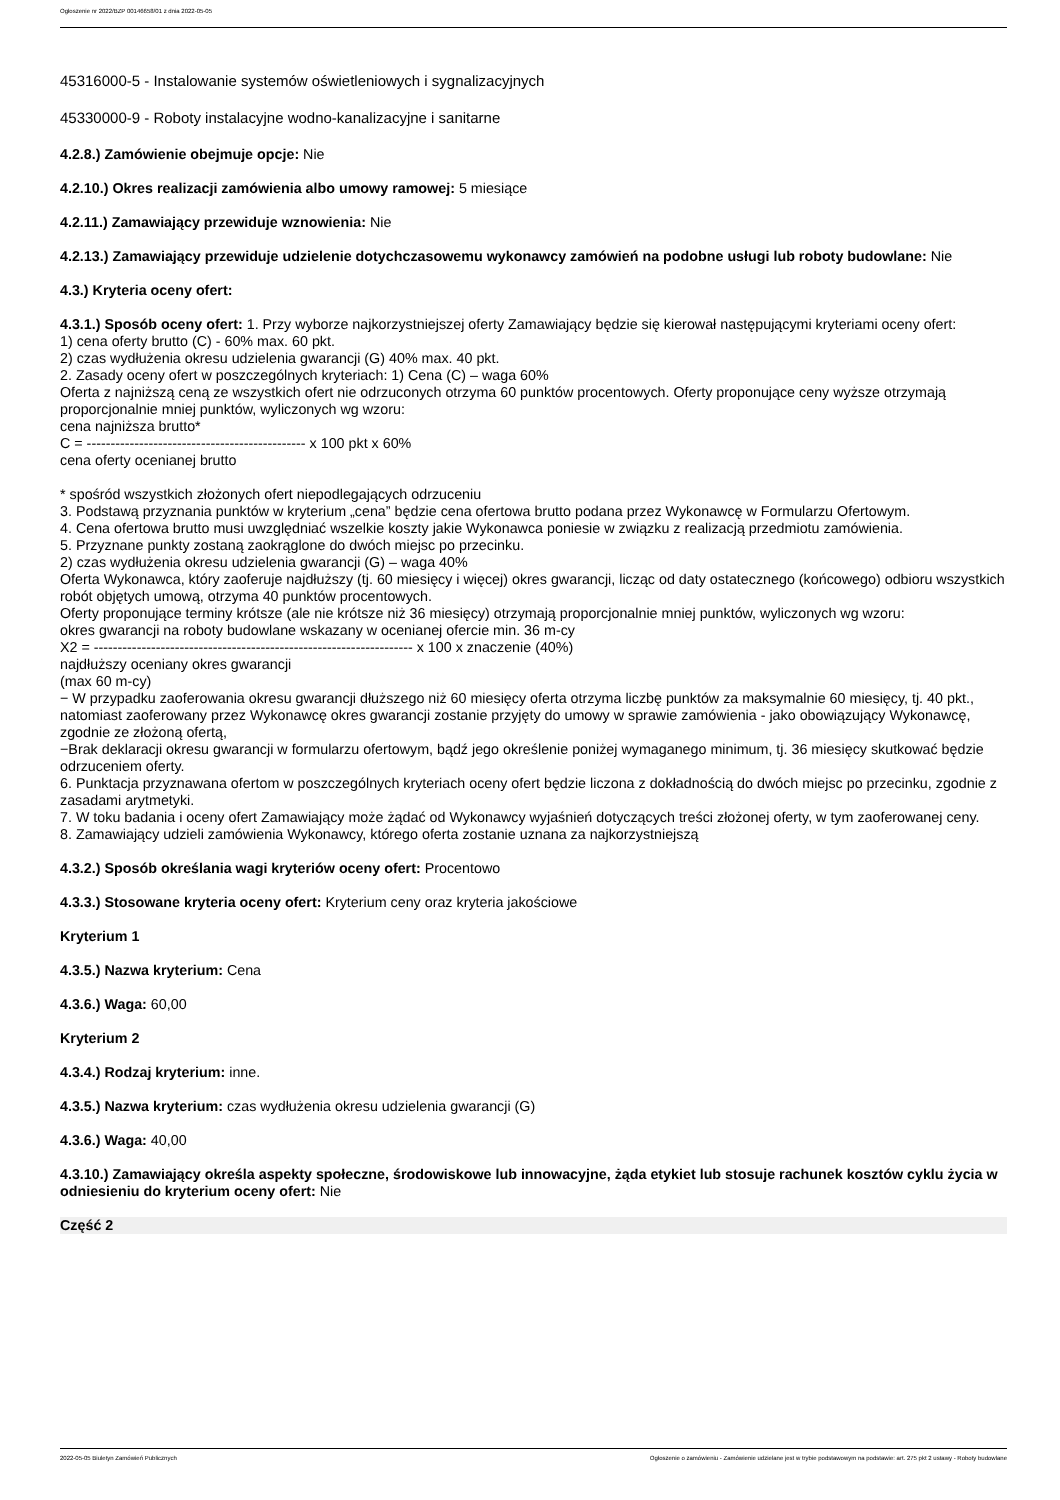Ogłoszenie nr 2022/BZP 00146658/01 z dnia 2022-05-05
45316000-5 - Instalowanie systemów oświetleniowych i sygnalizacyjnych
45330000-9 - Roboty instalacyjne wodno-kanalizacyjne i sanitarne
4.2.8.) Zamówienie obejmuje opcje: Nie
4.2.10.) Okres realizacji zamówienia albo umowy ramowej: 5 miesiące
4.2.11.) Zamawiający przewiduje wznowienia: Nie
4.2.13.) Zamawiający przewiduje udzielenie dotychczasowemu wykonawcy zamówień na podobne usługi lub roboty budowlane: Nie
4.3.) Kryteria oceny ofert:
4.3.1.) Sposób oceny ofert: 1. Przy wyborze najkorzystniejszej oferty Zamawiający będzie się kierował następującymi kryteriami oceny ofert:
1) cena oferty brutto (C) - 60% max. 60 pkt.
2) czas wydłużenia okresu udzielenia gwarancji (G) 40% max. 40 pkt.
2. Zasady oceny ofert w poszczególnych kryteriach: 1) Cena (C) – waga 60%
Oferta z najniższą ceną ze wszystkich ofert nie odrzuconych otrzyma 60 punktów procentowych. Oferty proponujące ceny wyższe otrzymają proporcjonalnie mniej punktów, wyliczonych wg wzoru:
cena najniższa brutto*
C = ---------------------------------------------- x 100 pkt x 60%
cena oferty ocenianej brutto
* spośród wszystkich złożonych ofert niepodlegających odrzuceniu
3. Podstawą przyznania punktów w kryterium „cena” będzie cena ofertowa brutto podana przez Wykonawcę w Formularzu Ofertowym.
4. Cena ofertowa brutto musi uwzględniać wszelkie koszty jakie Wykonawca poniesie w związku z realizacją przedmiotu zamówienia.
5. Przyznane punkty zostaną zaokrąglone do dwóch miejsc po przecinku.
2) czas wydłużenia okresu udzielenia gwarancji (G) – waga 40%
Oferta Wykonawca, który zaoferuje najdłuższy (tj. 60 miesięcy i więcej) okres gwarancji, licząc od daty ostatecznego (końcowego) odbioru wszystkich robót objętych umową, otrzyma 40 punktów procentowych.
Oferty proponujące terminy krótsze (ale nie krótsze niż 36 miesięcy) otrzymają proporcjonalnie mniej punktów, wyliczonych wg wzoru:
okres gwarancji na roboty budowlane wskazany w ocenianej ofercie min. 36 m-cy
X2 = ------------------------------------------------------------------- x 100 x znaczenie (40%)
najdłuższy oceniany okres gwarancji
(max 60 m-cy)
− W przypadku zaoferowania okresu gwarancji dłuższego niż 60 miesięcy oferta otrzyma liczbę punktów za maksymalnie 60 miesięcy, tj. 40 pkt., natomiast zaoferowany przez Wykonawcę okres gwarancji zostanie przyjęty do umowy w sprawie zamówienia - jako obowiązujący Wykonawcę, zgodnie ze złożoną ofertą,
−Brak deklaracji okresu gwarancji w formularzu ofertowym, bądź jego określenie poniżej wymaganego minimum, tj. 36 miesięcy skutkować będzie odrzuceniem oferty.
6. Punktacja przyznawana ofertom w poszczególnych kryteriach oceny ofert będzie liczona z dokładnością do dwóch miejsc po przecinku, zgodnie z zasadami arytmetyki.
7. W toku badania i oceny ofert Zamawiający może żądać od Wykonawcy wyjaśnień dotyczących treści złożonej oferty, w tym zaoferowanej ceny.
8. Zamawiający udzieli zamówienia Wykonawcy, którego oferta zostanie uznana za najkorzystniejszą
4.3.2.) Sposób określania wagi kryteriów oceny ofert: Procentowo
4.3.3.) Stosowane kryteria oceny ofert: Kryterium ceny oraz kryteria jakościowe
Kryterium 1
4.3.5.) Nazwa kryterium: Cena
4.3.6.) Waga: 60,00
Kryterium 2
4.3.4.) Rodzaj kryterium: inne.
4.3.5.) Nazwa kryterium: czas wydłużenia okresu udzielenia gwarancji (G)
4.3.6.) Waga: 40,00
4.3.10.) Zamawiający określa aspekty społeczne, środowiskowe lub innowacyjne, żąda etykiet lub stosuje rachunek kosztów cyklu życia w odniesieniu do kryterium oceny ofert: Nie
Część 2
2022-05-05 Biuletyn Zamówień Publicznych Ogłoszenie o zamówieniu - Zamówienie udzielane jest w trybie podstawowym na podstawie: art. 275 pkt 2 ustawy - Roboty budowlane